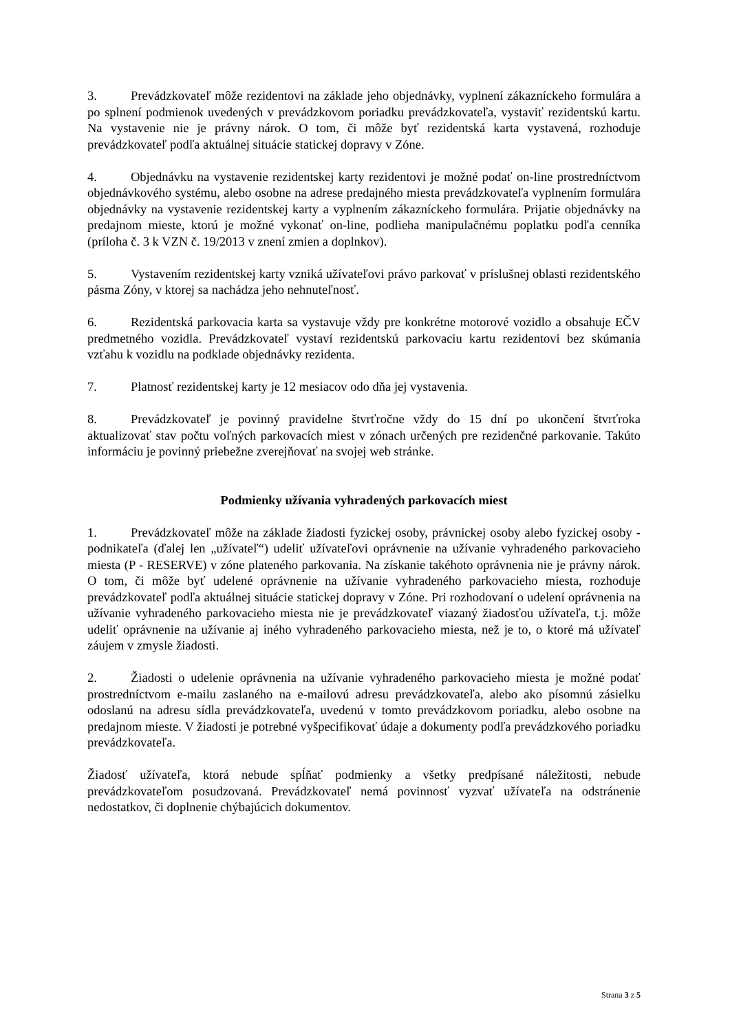3. Prevádzkovateľ môže rezidentovi na základe jeho objednávky, vyplnení zákazníckeho formulára a po splnení podmienok uvedených v prevádzkovom poriadku prevádzkovateľa, vystaviť rezidentskú kartu. Na vystavenie nie je právny nárok. O tom, či môže byť rezidentská karta vystavená, rozhoduje prevádzkovateľ podľa aktuálnej situácie statickej dopravy v Zóne.
4. Objednávku na vystavenie rezidentskej karty rezidentovi je možné podať on-line prostredníctvom objednávkového systému, alebo osobne na adrese predajného miesta prevádzkovateľa vyplnením formulára objednávky na vystavenie rezidentskej karty a vyplnením zákazníckeho formulára. Prijatie objednávky na predajnom mieste, ktorú je možné vykonať on-line, podlieha manipulačnému poplatku podľa cenníka (príloha č. 3 k VZN č. 19/2013 v znení zmien a doplnkov).
5. Vystavením rezidentskej karty vzniká užívateľovi právo parkovať v príslušnej oblasti rezidentského pásma Zóny, v ktorej sa nachádza jeho nehnuteľnosť.
6. Rezidentská parkovacia karta sa vystavuje vždy pre konkrétne motorové vozidlo a obsahuje EČV predmetného vozidla. Prevádzkovateľ vystaví rezidentskú parkovaciu kartu rezidentovi bez skúmania vzťahu k vozidlu na podklade objednávky rezidenta.
7. Platnosť rezidentskej karty je 12 mesiacov odo dňa jej vystavenia.
8. Prevádzkovateľ je povinný pravidelne štvrťročne vždy do 15 dní po ukončení štvrťroka aktualizovať stav počtu voľných parkovacích miest v zónach určených pre rezidenčné parkovanie. Takúto informáciu je povinný priebežne zverejňovať na svojej web stránke.
Podmienky užívania vyhradených parkovacích miest
1. Prevádzkovateľ môže na základe žiadosti fyzickej osoby, právnickej osoby alebo fyzickej osoby - podnikateľa (ďalej len „užívateľ“) udeliť užívateľovi oprávnenie na užívanie vyhradeného parkovacieho miesta (P - RESERVE) v zóne plateného parkovania. Na získanie takéhoto oprávnenia nie je právny nárok. O tom, či môže byť udelené oprávnenie na užívanie vyhradeného parkovacieho miesta, rozhoduje prevádzkovateľ podľa aktuálnej situácie statickej dopravy v Zóne. Pri rozhodovaní o udelení oprávnenia na užívanie vyhradeného parkovacieho miesta nie je prevádzkovateľ viazaný žiadosťou užívateľa, t.j. môže udeliť oprávnenie na užívanie aj iného vyhradeného parkovacieho miesta, než je to, o ktoré má užívateľ záujem v zmysle žiadosti.
2. Žiadosti o udelenie oprávnenia na užívanie vyhradeného parkovacieho miesta je možné podať prostredníctvom e-mailu zaslaného na e-mailovú adresu prevádzkovateľa, alebo ako písomnú zásielku odoslanú na adresu sídla prevádzkovateľa, uvedenú v tomto prevádzkovom poriadku, alebo osobne na predajnom mieste. V žiadosti je potrebné vyšpecifikovať údaje a dokumenty podľa prevádzkového poriadku prevádzkovateľa.
Žiadosť užívateľa, ktorá nebude spĺňať podmienky a všetky predpísané náležitosti, nebude prevádzkovateľom posudzovaná. Prevádzkovateľ nemá povinnosť vyzvať užívateľa na odstránenie nedostatkov, či doplnenie chýbajúcich dokumentov.
Strana 3 z 5